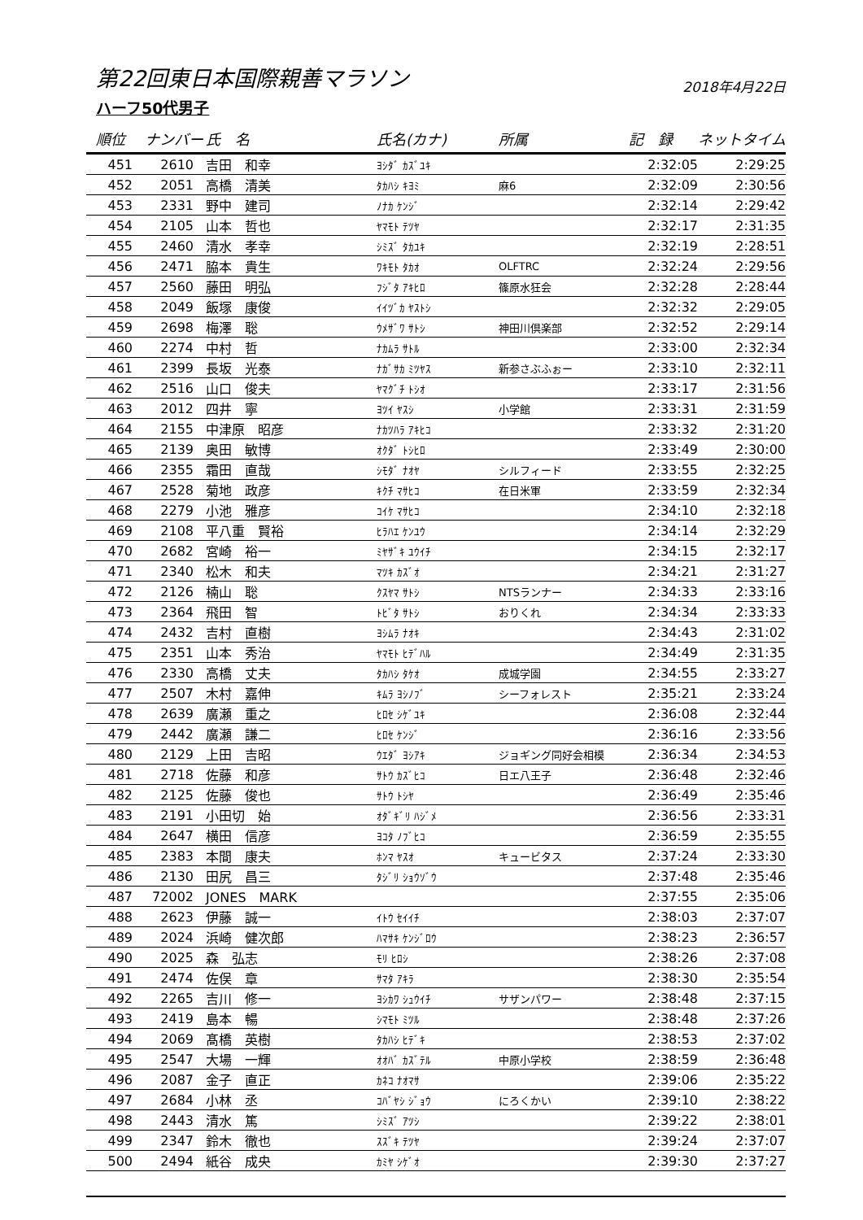2018年4月22日 第22回東日本国際親善マラソン
ハーフ50代男子
| 順位 | ナンバー | 氏 名 | 氏名(カナ) | 所属 | 記 録 | ネットタイム |
| --- | --- | --- | --- | --- | --- | --- |
| 451 | 2610 | 吉田 和幸 | ﾖｼﾀﾞ ｶｽﾞﾕｷ | | 2:32:05 | 2:29:25 |
| 452 | 2051 | 高橋 清美 | ﾀｶﾊｼ ｷﾖﾐ | 麻6 | 2:32:09 | 2:30:56 |
| 453 | 2331 | 野中 建司 | ﾉﾅｶ ｹﾝｼﾞ | | 2:32:14 | 2:29:42 |
| 454 | 2105 | 山本 哲也 | ﾔﾏﾓﾄ ﾃﾂﾔ | | 2:32:17 | 2:31:35 |
| 455 | 2460 | 清水 孝幸 | ｼﾐｽﾞ ﾀｶﾕｷ | | 2:32:19 | 2:28:51 |
| 456 | 2471 | 脇本 貴生 | ﾜｷﾓﾄ ﾀｶｵ | OLFTRC | 2:32:24 | 2:29:56 |
| 457 | 2560 | 藤田 明弘 | ﾌｼﾞﾀ ｱｷﾋﾛ | 篠原水狂会 | 2:32:28 | 2:28:44 |
| 458 | 2049 | 飯塚 康俊 | ｲｲﾂﾞｶ ﾔｽﾄｼ | | 2:32:32 | 2:29:05 |
| 459 | 2698 | 梅澤 聡 | ｳﾒｻﾞﾜ ｻﾄｼ | 神田川倶楽部 | 2:32:52 | 2:29:14 |
| 460 | 2274 | 中村 哲 | ﾅｶﾑﾗ ｻﾄﾙ | | 2:33:00 | 2:32:34 |
| 461 | 2399 | 長坂 光泰 | ﾅｶﾞｻｶ ﾐﾂﾔｽ | 新参さぶふぉー | 2:33:10 | 2:32:11 |
| 462 | 2516 | 山口 俊夫 | ﾔﾏｸﾞﾁ ﾄｼｵ | | 2:33:17 | 2:31:56 |
| 463 | 2012 | 四井 寧 | ﾖﾂｲ ﾔｽｼ | 小学館 | 2:33:31 | 2:31:59 |
| 464 | 2155 | 中津原 昭彦 | ﾅｶﾂﾊﾗ ｱｷﾋｺ | | 2:33:32 | 2:31:20 |
| 465 | 2139 | 奥田 敏博 | ｵｸﾀﾞ ﾄｼﾋﾛ | | 2:33:49 | 2:30:00 |
| 466 | 2355 | 霜田 直哉 | ｼﾓﾀﾞ ﾅｵﾔ | シルフィード | 2:33:55 | 2:32:25 |
| 467 | 2528 | 菊地 政彦 | ｷｸﾁ ﾏｻﾋｺ | 在日米軍 | 2:33:59 | 2:32:34 |
| 468 | 2279 | 小池 雅彦 | ｺｲｹ ﾏｻﾋｺ | | 2:34:10 | 2:32:18 |
| 469 | 2108 | 平八重 賢裕 | ﾋﾗﾊｴ ｹﾝﾕｳ | | 2:34:14 | 2:32:29 |
| 470 | 2682 | 宮崎 裕一 | ﾐﾔｻﾞｷ ﾕｳｲﾁ | | 2:34:15 | 2:32:17 |
| 471 | 2340 | 松木 和夫 | ﾏﾂｷ ｶｽﾞｵ | | 2:34:21 | 2:31:27 |
| 472 | 2126 | 楠山 聡 | ｸｽﾔﾏ ｻﾄｼ | NTSランナー | 2:34:33 | 2:33:16 |
| 473 | 2364 | 飛田 智 | ﾄﾋﾞﾀ ｻﾄｼ | おりくれ | 2:34:34 | 2:33:33 |
| 474 | 2432 | 吉村 直樹 | ﾖｼﾑﾗ ﾅｵｷ | | 2:34:43 | 2:31:02 |
| 475 | 2351 | 山本 秀治 | ﾔﾏﾓﾄ ﾋﾃﾞﾊﾙ | | 2:34:49 | 2:31:35 |
| 476 | 2330 | 高橋 丈夫 | ﾀｶﾊｼ ﾀｹｵ | 成城学園 | 2:34:55 | 2:33:27 |
| 477 | 2507 | 木村 嘉伸 | ｷﾑﾗ ﾖｼﾉﾌﾞ | シーフォレスト | 2:35:21 | 2:33:24 |
| 478 | 2639 | 廣瀬 重之 | ﾋﾛｾ ｼｹﾞﾕｷ | | 2:36:08 | 2:32:44 |
| 479 | 2442 | 廣瀬 謙二 | ﾋﾛｾ ｹﾝｼﾞ | | 2:36:16 | 2:33:56 |
| 480 | 2129 | 上田 吉昭 | ｳｴﾀﾞ ﾖｼｱｷ | ジョギング同好会相模 | 2:36:34 | 2:34:53 |
| 481 | 2718 | 佐藤 和彦 | ｻﾄｳ ｶｽﾞﾋｺ | 日エ八王子 | 2:36:48 | 2:32:46 |
| 482 | 2125 | 佐藤 俊也 | ｻﾄｳ ﾄｼﾔ | | 2:36:49 | 2:35:46 |
| 483 | 2191 | 小田切 始 | ｵﾀﾞｷﾞﾘ ﾊｼﾞﾒ | | 2:36:56 | 2:33:31 |
| 484 | 2647 | 横田 信彦 | ﾖｺﾀ ﾉﾌﾞﾋｺ | | 2:36:59 | 2:35:55 |
| 485 | 2383 | 本間 康夫 | ﾎﾝﾏ ﾔｽｵ | キュービタス | 2:37:24 | 2:33:30 |
| 486 | 2130 | 田尻 昌三 | ﾀｼﾞﾘ ｼｮｳｿﾞｳ | | 2:37:48 | 2:35:46 |
| 487 | 72002 | JONES MARK | | | 2:37:55 | 2:35:06 |
| 488 | 2623 | 伊藤 誠一 | ｲﾄｳ ｾｲｲﾁ | | 2:38:03 | 2:37:07 |
| 489 | 2024 | 浜崎 健次郎 | ﾊﾏｻｷ ｹﾝｼﾞﾛｳ | | 2:38:23 | 2:36:57 |
| 490 | 2025 | 森 弘志 | ﾓﾘ ﾋﾛｼ | | 2:38:26 | 2:37:08 |
| 491 | 2474 | 佐俣 章 | ｻﾏﾀ ｱｷﾗ | | 2:38:30 | 2:35:54 |
| 492 | 2265 | 吉川 修一 | ﾖｼｶﾜ ｼｭｳｲﾁ | サザンパワー | 2:38:48 | 2:37:15 |
| 493 | 2419 | 島本 暢 | ｼﾏﾓﾄ ﾐﾂﾙ | | 2:38:48 | 2:37:26 |
| 494 | 2069 | 髙橋 英樹 | ﾀｶﾊｼ ﾋﾃﾞｷ | | 2:38:53 | 2:37:02 |
| 495 | 2547 | 大場 一輝 | ｵｵﾊﾞ ｶｽﾞﾃﾙ | 中原小学校 | 2:38:59 | 2:36:48 |
| 496 | 2087 | 金子 直正 | ｶﾈｺ ﾅｵﾏｻ | | 2:39:06 | 2:35:22 |
| 497 | 2684 | 小林 丞 | ｺﾊﾞﾔｼ ｼﾞｮｳ | にろくかい | 2:39:10 | 2:38:22 |
| 498 | 2443 | 清水 篤 | ｼﾐｽﾞ ｱﾂｼ | | 2:39:22 | 2:38:01 |
| 499 | 2347 | 鈴木 徹也 | ｽｽﾞｷ ﾃﾂﾔ | | 2:39:24 | 2:37:07 |
| 500 | 2494 | 紙谷 成央 | ｶﾐﾔ ｼｹﾞｵ | | 2:39:30 | 2:37:27 |